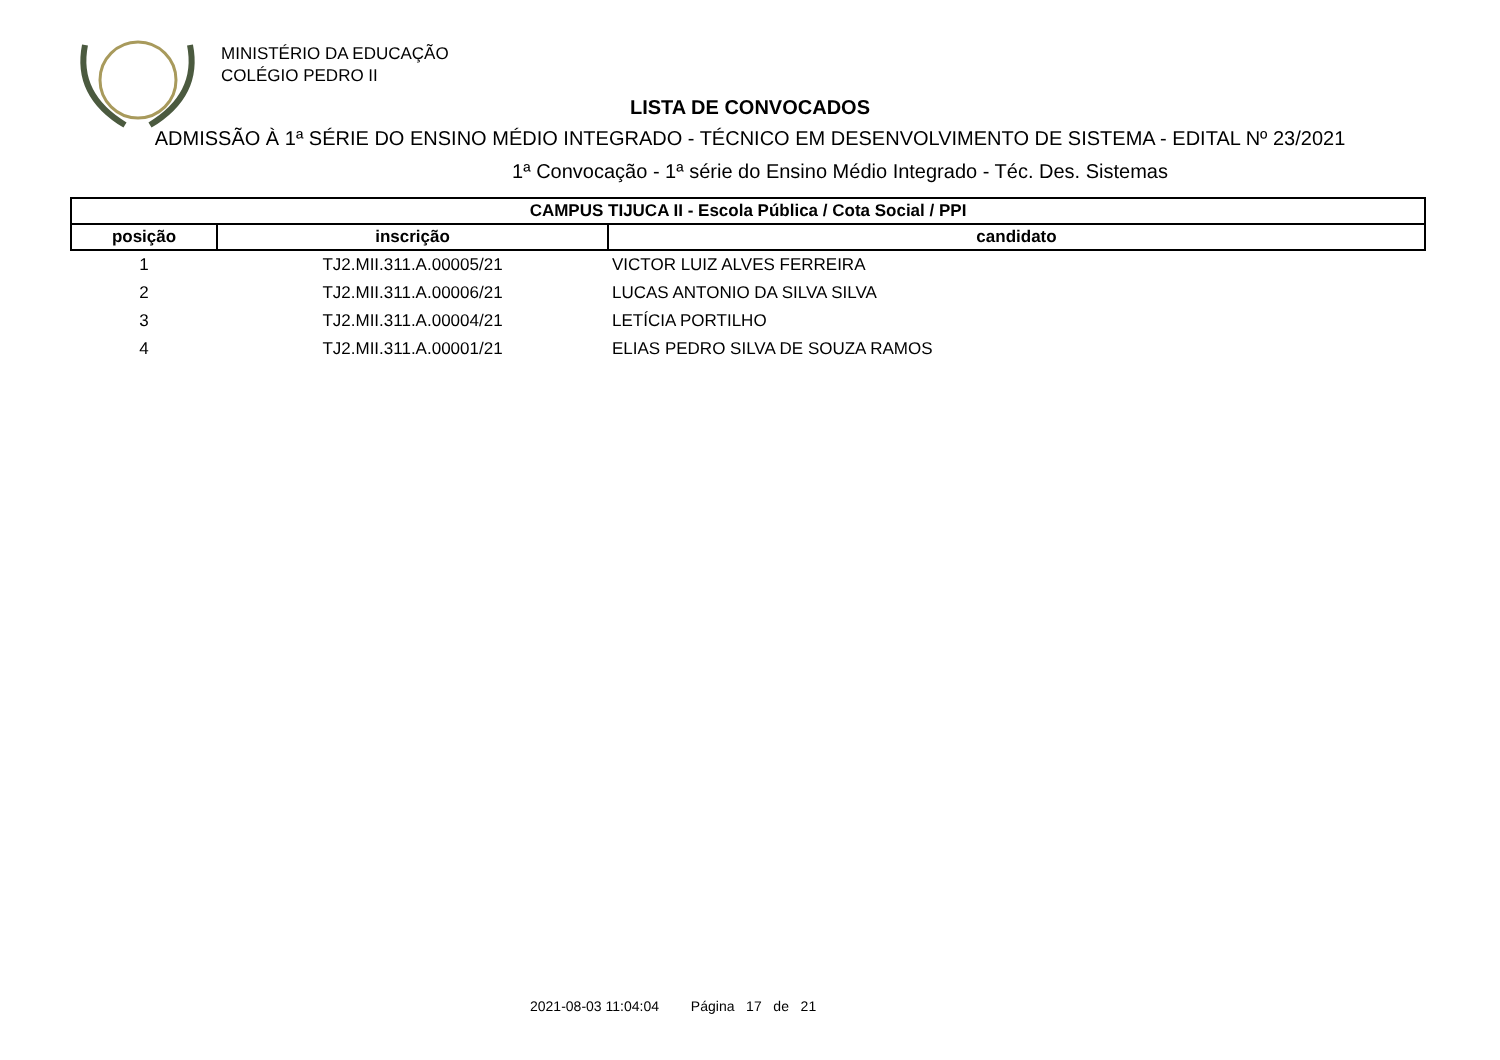MINISTÉRIO DA EDUCAÇÃO
COLÉGIO PEDRO II
LISTA DE CONVOCADOS
ADMISSÃO À 1ª SÉRIE DO ENSINO MÉDIO INTEGRADO - TÉCNICO EM DESENVOLVIMENTO DE SISTEMA - EDITAL Nº 23/2021
1ª Convocação - 1ª série do Ensino Médio Integrado - Téc. Des. Sistemas
| CAMPUS TIJUCA II - Escola Pública / Cota Social / PPI | | |
| --- | --- | --- |
| posição | inscrição | candidato |
| 1 | TJ2.MII.311.A.00005/21 | VICTOR LUIZ ALVES FERREIRA |
| 2 | TJ2.MII.311.A.00006/21 | LUCAS ANTONIO DA SILVA SILVA |
| 3 | TJ2.MII.311.A.00004/21 | LETÍCIA PORTILHO |
| 4 | TJ2.MII.311.A.00001/21 | ELIAS PEDRO SILVA DE SOUZA RAMOS |
2021-08-03 11:04:04 Página 17 de 21